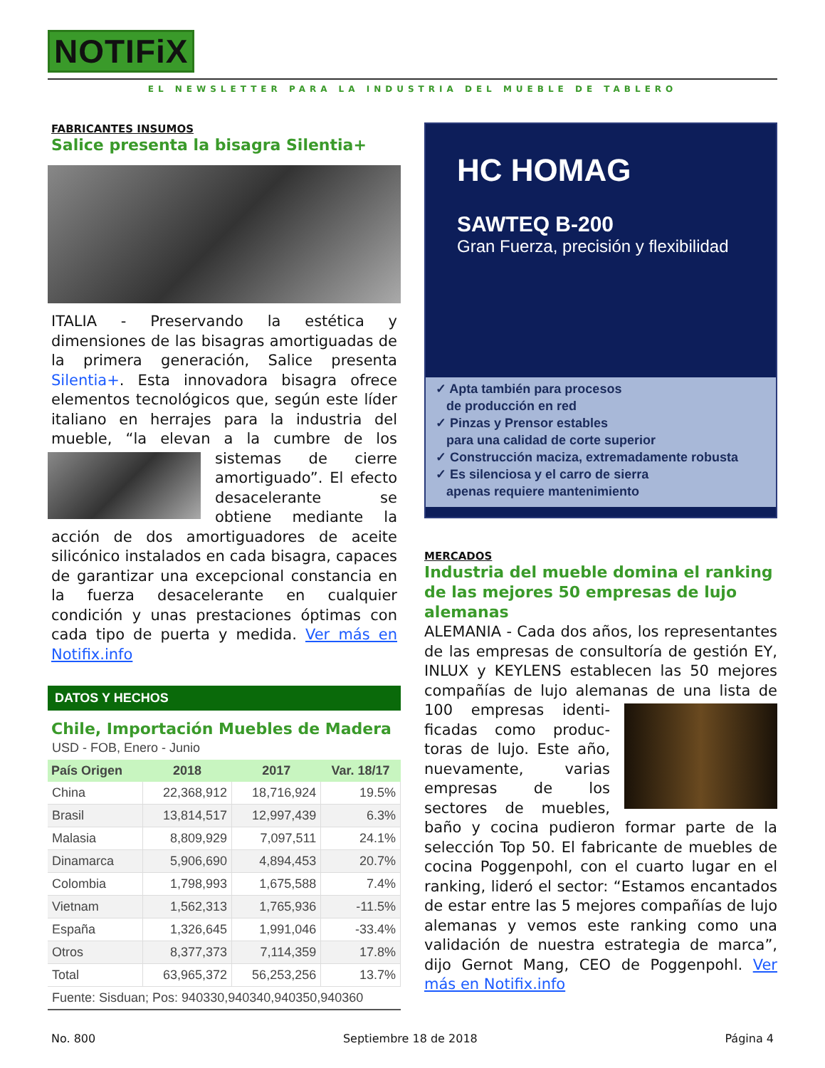NOTIFiX
EL NEWSLETTER PARA LA INDUSTRIA DEL MUEBLE DE TABLERO
FABRICANTES INSUMOS
Salice presenta la bisagra Silentia+
ITALIA - Preservando la estética y dimensiones de las bisagras amortiguadas de la primera generación, Salice presenta Silentia+. Esta innovadora bisagra ofrece elementos tecnológicos que, según este líder italiano en herrajes para la industria del mueble, “la elevan a la cumbre de los sistemas de cierre amortiguado”. El efecto desacele­rante se obtiene me­diante la acción de dos amortiguadores de aceite silicónico instalados en cada bisa­gra, capaces de garantizar una excepcio­nal constancia en la fuerza desacelerante en cualquier condición y unas prestaciones óptimas con cada tipo de puerta y medida. Ver más en Notifix.info
DATOS Y HECHOS
Chile, Importación Muebles de Madera
USD - FOB, Enero - Junio
| País Origen | 2018 | 2017 | Var. 18/17 |
| --- | --- | --- | --- |
| China | 22,368,912 | 18,716,924 | 19.5% |
| Brasil | 13,814,517 | 12,997,439 | 6.3% |
| Malasia | 8,809,929 | 7,097,511 | 24.1% |
| Dinamarca | 5,906,690 | 4,894,453 | 20.7% |
| Colombia | 1,798,993 | 1,675,588 | 7.4% |
| Vietnam | 1,562,313 | 1,765,936 | -11.5% |
| España | 1,326,645 | 1,991,046 | -33.4% |
| Otros | 8,377,373 | 7,114,359 | 17.8% |
| Total | 63,965,372 | 56,253,256 | 13.7% |
| Fuente: Sisduan; Pos: 940330,940340,940350,940360 | | | |
HC HOMAG
SAWTEQ B-200
Gran Fuerza, precisión y flexibilidad
✓ Apta también para procesos
de producción en red
✓ Pinzas y Prensor estables
para una calidad de corte superior
✓ Construcción maciza, extremadamente robusta
✓ Es silenciosa y el carro de sierra
apenas requiere mantenimiento
MERCADOS
Industria del mueble domina el ranking de las mejores 50 empresas de lujo alemanas
ALEMANIA - Cada dos años, los represen­tantes de las empresas de consultoría de gestión EY, INLUX y KEYLENS establecen las 50 mejores compañías de lujo alema­ nas de una lista de 100 empresas identi­ficadas como produc­toras de lujo. Este año, nuevamente, va­rias empresas de los sectores de muebles, baño y cocina pudie­ron formar parte de la selección Top 50. El fabricante de muebles de cocina Poggenpohl, con el cuarto lugar en el ran­king, lideró el sector: “Estamos encanta­dos de estar entre las 5 mejores compa­ñías de lujo alemanas y vemos este ran­king como una validación de nuestra es­trategia de marca”, dijo Gernot Mang, CEO de Poggenpohl. Ver más en Notifix.info
No. 800 Septiembre 18 de 2018 Página 4